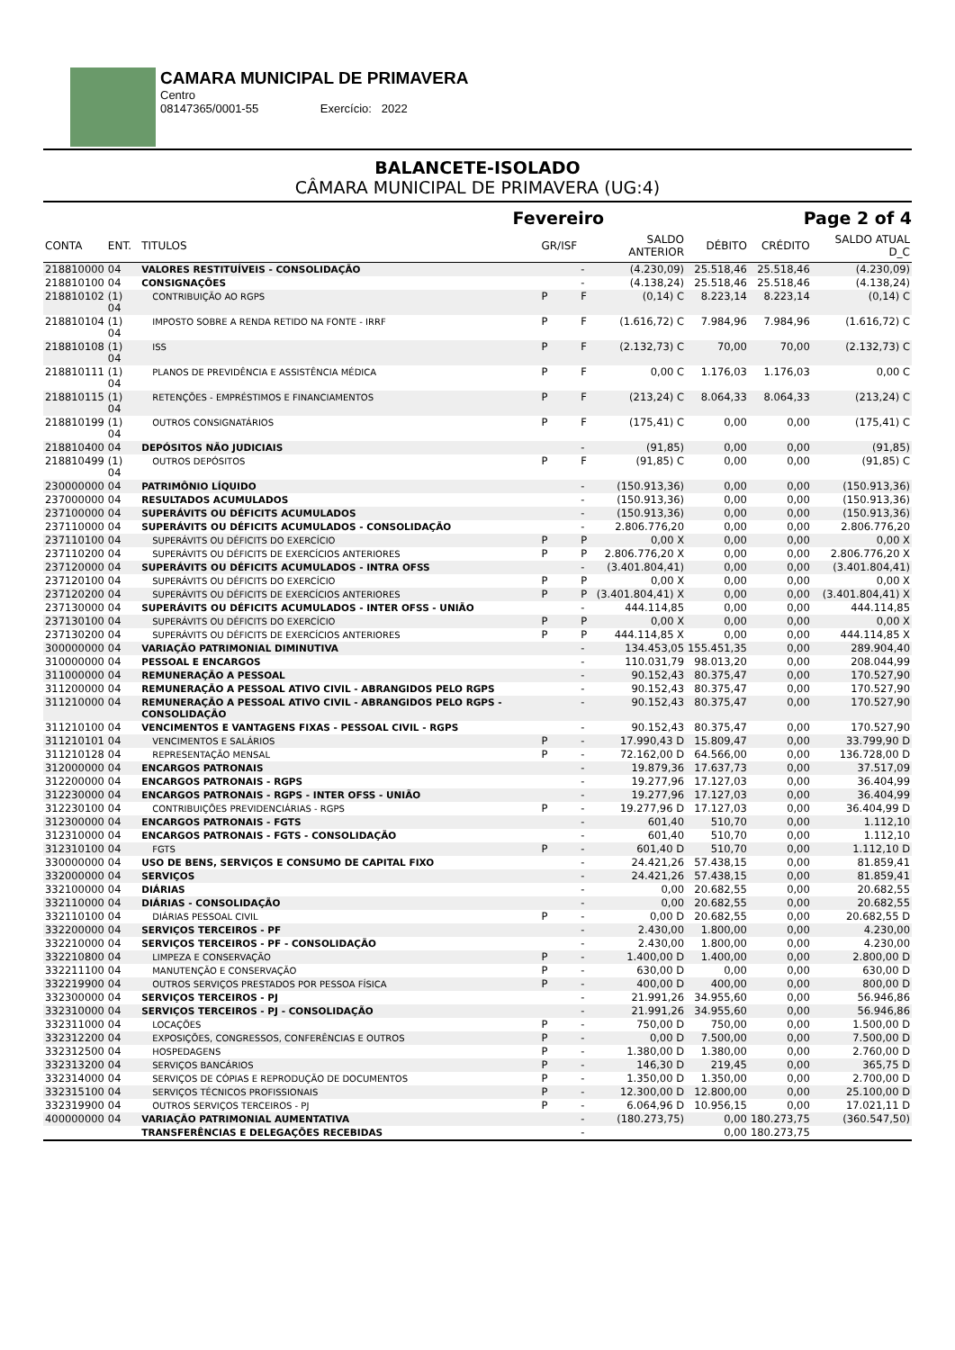CAMARA MUNICIPAL DE PRIMAVERA
Centro
08147365/0001-55 Exercício: 2022
BALANCETE-ISOLADO
CÂMARA MUNICIPAL DE PRIMAVERA (UG:4)
Fevereiro Page 2 of 4
| CONTA | ENT. | TITULOS | GR/ISF | | SALDO ANTERIOR | DÉBITO | CRÉDITO | SALDO ATUAL D_C |
| --- | --- | --- | --- | --- | --- | --- | --- | --- |
| 218810000 | 04 | VALORES RESTITUÍVEIS - CONSOLIDAÇÃO | | - | (4.230,09) | 25.518,46 | 25.518,46 | (4.230,09) |
| 218810100 | 04 | CONSIGNAÇÕES | | - | (4.138,24) | 25.518,46 | 25.518,46 | (4.138,24) |
| 218810102 | (1) 04 | CONTRIBUIÇÃO AO RGPS | P | F | (0,14) C | 8.223,14 | 8.223,14 | (0,14) C |
| 218810104 | (1) 04 | IMPOSTO SOBRE A RENDA RETIDO NA FONTE - IRRF | P | F | (1.616,72) C | 7.984,96 | 7.984,96 | (1.616,72) C |
| 218810108 | (1) 04 | ISS | P | F | (2.132,73) C | 70,00 | 70,00 | (2.132,73) C |
| 218810111 | (1) 04 | PLANOS DE PREVIDÊNCIA E ASSISTÊNCIA MÉDICA | P | F | 0,00 C | 1.176,03 | 1.176,03 | 0,00 C |
| 218810115 | (1) 04 | RETENÇÕES - EMPRÉSTIMOS E FINANCIAMENTOS | P | F | (213,24) C | 8.064,33 | 8.064,33 | (213,24) C |
| 218810199 | (1) 04 | OUTROS CONSIGNATÁRIOS | P | F | (175,41) C | 0,00 | 0,00 | (175,41) C |
| 218810400 | 04 | DEPÓSITOS NÃO JUDICIAIS | | - | (91,85) | 0,00 | 0,00 | (91,85) |
| 218810499 | (1) 04 | OUTROS DEPÓSITOS | P | F | (91,85) C | 0,00 | 0,00 | (91,85) C |
| 230000000 | 04 | PATRIMÔNIO LÍQUIDO | | - | (150.913,36) | 0,00 | 0,00 | (150.913,36) |
| 237000000 | 04 | RESULTADOS ACUMULADOS | | - | (150.913,36) | 0,00 | 0,00 | (150.913,36) |
| 237100000 | 04 | SUPERÁVITS OU DÉFICITS ACUMULADOS | | - | (150.913,36) | 0,00 | 0,00 | (150.913,36) |
| 237110000 | 04 | SUPERÁVITS OU DÉFICITS ACUMULADOS - CONSOLIDAÇÃO | | - | 2.806.776,20 | 0,00 | 0,00 | 2.806.776,20 |
| 237110100 | 04 | SUPERÁVITS OU DÉFICITS DO EXERCÍCIO | P | P | 0,00 X | 0,00 | 0,00 | 0,00 X |
| 237110200 | 04 | SUPERÁVITS OU DÉFICITS DE EXERCÍCIOS ANTERIORES | P | P | 2.806.776,20 X | 0,00 | 0,00 | 2.806.776,20 X |
| 237120000 | 04 | SUPERÁVITS OU DÉFICITS ACUMULADOS - INTRA OFSS | | - | (3.401.804,41) | 0,00 | 0,00 | (3.401.804,41) |
| 237120100 | 04 | SUPERÁVITS OU DÉFICITS DO EXERCÍCIO | P | P | 0,00 X | 0,00 | 0,00 | 0,00 X |
| 237120200 | 04 | SUPERÁVITS OU DÉFICITS DE EXERCÍCIOS ANTERIORES | P | P | (3.401.804,41) X | 0,00 | 0,00 | (3.401.804,41) X |
| 237130000 | 04 | SUPERÁVITS OU DÉFICITS ACUMULADOS - INTER OFSS - UNIÃO | | - | 444.114,85 | 0,00 | 0,00 | 444.114,85 |
| 237130100 | 04 | SUPERÁVITS OU DÉFICITS DO EXERCÍCIO | P | P | 0,00 X | 0,00 | 0,00 | 0,00 X |
| 237130200 | 04 | SUPERÁVITS OU DÉFICITS DE EXERCÍCIOS ANTERIORES | P | P | 444.114,85 X | 0,00 | 0,00 | 444.114,85 X |
| 300000000 | 04 | VARIAÇÃO PATRIMONIAL DIMINUTIVA | | - | 134.453,05 | 155.451,35 | 0,00 | 289.904,40 |
| 310000000 | 04 | PESSOAL E ENCARGOS | | - | 110.031,79 | 98.013,20 | 0,00 | 208.044,99 |
| 311000000 | 04 | REMUNERAÇÃO A PESSOAL | | - | 90.152,43 | 80.375,47 | 0,00 | 170.527,90 |
| 311200000 | 04 | REMUNERAÇÃO A PESSOAL ATIVO CIVIL - ABRANGIDOS PELO RGPS | | - | 90.152,43 | 80.375,47 | 0,00 | 170.527,90 |
| 311210000 | 04 | REMUNERAÇÃO A PESSOAL ATIVO CIVIL - ABRANGIDOS PELO RGPS - CONSOLIDAÇÃO | | - | 90.152,43 | 80.375,47 | 0,00 | 170.527,90 |
| 311210100 | 04 | VENCIMENTOS E VANTAGENS FIXAS - PESSOAL CIVIL - RGPS | | - | 90.152,43 | 80.375,47 | 0,00 | 170.527,90 |
| 311210101 | 04 | VENCIMENTOS E SALÁRIOS | P | - | 17.990,43 D | 15.809,47 | 0,00 | 33.799,90 D |
| 311210128 | 04 | REPRESENTAÇÃO MENSAL | P | - | 72.162,00 D | 64.566,00 | 0,00 | 136.728,00 D |
| 312000000 | 04 | ENCARGOS PATRONAIS | | - | 19.879,36 | 17.637,73 | 0,00 | 37.517,09 |
| 312200000 | 04 | ENCARGOS PATRONAIS - RGPS | | - | 19.277,96 | 17.127,03 | 0,00 | 36.404,99 |
| 312230000 | 04 | ENCARGOS PATRONAIS - RGPS - INTER OFSS - UNIÃO | | - | 19.277,96 | 17.127,03 | 0,00 | 36.404,99 |
| 312230100 | 04 | CONTRIBUIÇÕES PREVIDENCIÁRIAS - RGPS | P | - | 19.277,96 D | 17.127,03 | 0,00 | 36.404,99 D |
| 312300000 | 04 | ENCARGOS PATRONAIS - FGTS | | - | 601,40 | 510,70 | 0,00 | 1.112,10 |
| 312310000 | 04 | ENCARGOS PATRONAIS - FGTS - CONSOLIDAÇÃO | | - | 601,40 | 510,70 | 0,00 | 1.112,10 |
| 312310100 | 04 | FGTS | P | - | 601,40 D | 510,70 | 0,00 | 1.112,10 D |
| 330000000 | 04 | USO DE BENS, SERVIÇOS E CONSUMO DE CAPITAL FIXO | | - | 24.421,26 | 57.438,15 | 0,00 | 81.859,41 |
| 332000000 | 04 | SERVIÇOS | | - | 24.421,26 | 57.438,15 | 0,00 | 81.859,41 |
| 332100000 | 04 | DIÁRIAS | | - | 0,00 | 20.682,55 | 0,00 | 20.682,55 |
| 332110000 | 04 | DIÁRIAS - CONSOLIDAÇÃO | | - | 0,00 | 20.682,55 | 0,00 | 20.682,55 |
| 332110100 | 04 | DIÁRIAS PESSOAL CIVIL | P | - | 0,00 D | 20.682,55 | 0,00 | 20.682,55 D |
| 332200000 | 04 | SERVIÇOS TERCEIROS - PF | | - | 2.430,00 | 1.800,00 | 0,00 | 4.230,00 |
| 332210000 | 04 | SERVIÇOS TERCEIROS - PF - CONSOLIDAÇÃO | | - | 2.430,00 | 1.800,00 | 0,00 | 4.230,00 |
| 332210800 | 04 | LIMPEZA E CONSERVAÇÃO | P | - | 1.400,00 D | 1.400,00 | 0,00 | 2.800,00 D |
| 332211100 | 04 | MANUTENÇÃO E CONSERVAÇÃO | P | - | 630,00 D | 0,00 | 0,00 | 630,00 D |
| 332219900 | 04 | OUTROS SERVIÇOS PRESTADOS POR PESSOA FÍSICA | P | - | 400,00 D | 400,00 | 0,00 | 800,00 D |
| 332300000 | 04 | SERVIÇOS TERCEIROS - PJ | | - | 21.991,26 | 34.955,60 | 0,00 | 56.946,86 |
| 332310000 | 04 | SERVIÇOS TERCEIROS - PJ - CONSOLIDAÇÃO | | - | 21.991,26 | 34.955,60 | 0,00 | 56.946,86 |
| 332311000 | 04 | LOCAÇÕES | P | - | 750,00 D | 750,00 | 0,00 | 1.500,00 D |
| 332312200 | 04 | EXPOSIÇÕES, CONGRESSOS, CONFERÊNCIAS E OUTROS | P | - | 0,00 D | 7.500,00 | 0,00 | 7.500,00 D |
| 332312500 | 04 | HOSPEDAGENS | P | - | 1.380,00 D | 1.380,00 | 0,00 | 2.760,00 D |
| 332313200 | 04 | SERVIÇOS BANCÁRIOS | P | - | 146,30 D | 219,45 | 0,00 | 365,75 D |
| 332314000 | 04 | SERVIÇOS DE CÓPIAS E REPRODUÇÃO DE DOCUMENTOS | P | - | 1.350,00 D | 1.350,00 | 0,00 | 2.700,00 D |
| 332315100 | 04 | SERVIÇOS TÉCNICOS PROFISSIONAIS | P | - | 12.300,00 D | 12.800,00 | 0,00 | 25.100,00 D |
| 332319900 | 04 | OUTROS SERVIÇOS TERCEIROS - PJ | P | - | 6.064,96 D | 10.956,15 | 0,00 | 17.021,11 D |
| 400000000 | 04 | VARIAÇÃO PATRIMONIAL AUMENTATIVA | | - | (180.273,75) | 0,00 | 180.273,75 | (360.547,50) |
| | | TRANSFERÊNCIAS E DELEGAÇÕES RECEBIDAS | | - | | 0,00 | 180.273,75 | |